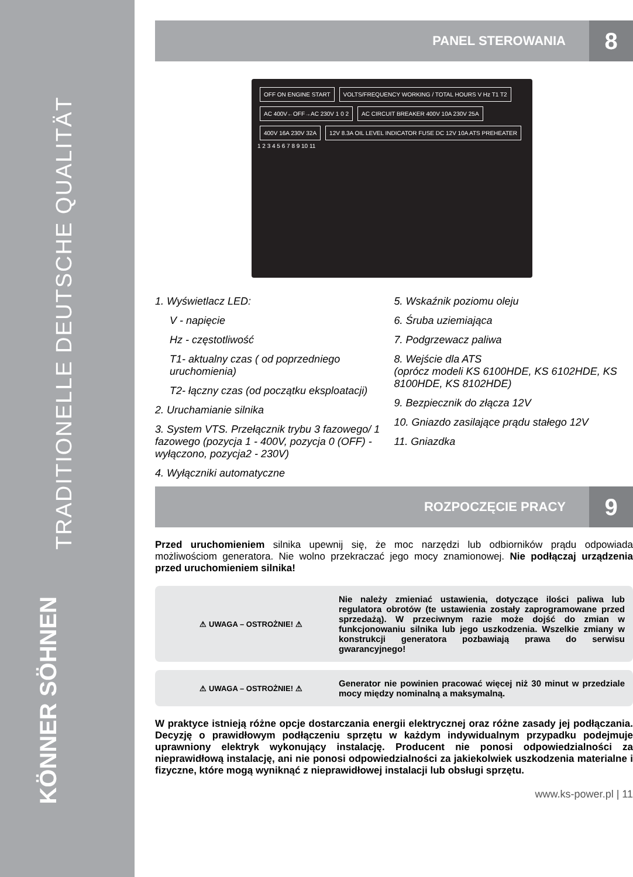TRADITIONELLE DEUTSCHE QUALITÄT
KÖNNER SÖHNEN
PANEL STEROWANIA 8
OFF ON ENGINE START
VOLTS/FREQUENCY WORKING / TOTAL HOURS V Hz T1 T2
AC 400V←OFF→AC 230V 1 0 2
AC CIRCUIT BREAKER 400V 10A 230V 25A
400V 16A 230V 32A
12V 8.3A OIL LEVEL INDICATOR FUSE DC 12V 10A ATS PREHEATER
1 2 3 4 5 6 7 8 9 10 11
1. Wyświetlacz LED:
V - napięcie
Hz - częstotliwość
T1- aktualny czas ( od poprzedniego uruchomienia)
T2- łączny czas (od początku eksploatacji)
2. Uruchamianie silnika
3. System VTS. Przełącznik trybu 3 fazowego/ 1 fazowego (pozycja 1 - 400V, pozycja 0 (OFF) - wyłączono, pozycja2 - 230V)
4. Wyłączniki automatyczne
5. Wskaźnik poziomu oleju
6. Śruba uziemiająca
7. Podgrzewacz paliwa
8. Wejście dla ATS
(oprócz modeli KS 6100HDE, KS 6102HDE, KS 8100HDE, KS 8102HDE)
9. Bezpiecznik do złącza 12V
10. Gniazdo zasilające prądu stałego 12V
11. Gniazdka
ROZPOCZĘCIE PRACY 9
Przed uruchomieniem silnika upewnij się, że moc narzędzi lub odbiorników prądu odpowiada możliwościom generatora. Nie wolno przekraczać jego mocy znamionowej. Nie podłączaj urządzenia przed uruchomieniem silnika!
⚠ UWAGA – OSTROŻNIE! ⚠
Nie należy zmieniać ustawienia, dotyczące ilości paliwa lub regulatora obrotów (te ustawienia zostały zaprogramowane przed sprzedażą). W przeciwnym razie może dojść do zmian w funkcjonowaniu silnika lub jego uszkodzenia. Wszelkie zmiany w konstrukcji generatora pozbawiają prawa do serwisu gwarancyjnego!
⚠ UWAGA – OSTROŻNIE! ⚠
Generator nie powinien pracować więcej niż 30 minut w przedziale mocy między nominalną a maksymalną.
W praktyce istnieją różne opcje dostarczania energii elektrycznej oraz różne zasady jej podłączania. Decyzję o prawidłowym podłączeniu sprzętu w każdym indywidualnym przypadku podejmuje uprawniony elektryk wykonujący instalację. Producent nie ponosi odpowiedzialności za nieprawidłową instalację, ani nie ponosi odpowiedzialności za jakiekolwiek uszkodzenia materialne i fizyczne, które mogą wyniknąć z nieprawidłowej instalacji lub obsługi sprzętu.
www.ks-power.pl | 11